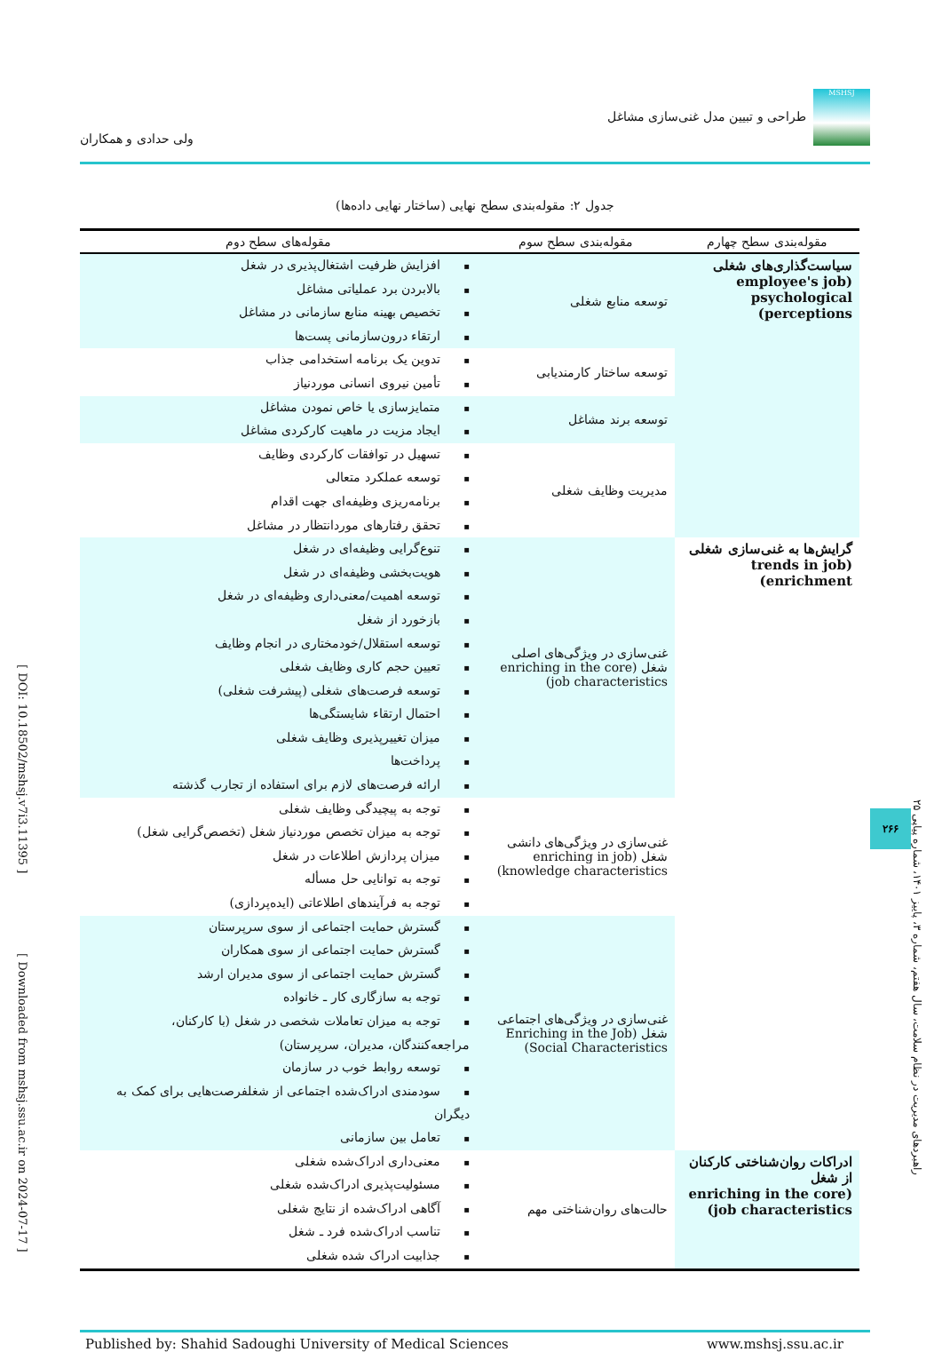[ DOI: 10.18502/mshsj.v7i3.11395 ] [ Downloaded from mshsj.ssu.ac.ir on 2024-07-17 ]
MSHSJ طراحی و تبیین مدل غنی‌سازی مشاغل
ولی حدادی و همکاران
جدول ۲: مقوله‌بندی سطح نهایی (ساختار نهایی داده‌ها)
| مقوله‌بندی سطح چهارم | مقوله‌بندی سطح سوم | مقوله‌های سطح دوم |
| --- | --- | --- |
| سیاست‌گذاری‌های شغلی (employee's job psychological perceptions) | توسعه منابع شغلی | ▪ افزایش ظرفیت اشتغال‌پذیری در شغل ▪ بالابردن برد عملیاتی مشاغل ▪ تخصیص بهینه منابع سازمانی در مشاغل ▪ ارتقاء درون‌سازمانی پست‌ها |
| | توسعه ساختار کارمندیابی | ▪ تدوین یک برنامه استخدامی جذاب ▪ تأمین نیروی انسانی موردنیاز |
| | توسعه برند مشاغل | ▪ متمایزسازی یا خاص نمودن مشاغل ▪ ایجاد مزیت در ماهیت کارکردی مشاغل |
| | مدیریت وظایف شغلی | ▪ تسهیل در توافقات کارکردی وظایف ▪ توسعه عملکرد متعالی ▪ برنامه‌ریزی وظیفه‌ای جهت اقدام ▪ تحقق رفتارهای موردانتظار در مشاغل |
| گرایش‌ها به غنی‌سازی شغلی (trends in job enrichment) | غنی‌سازی در ویژگی‌های اصلی شغل (enriching in the core job characteristics) | ▪ تنوع‌گرایی وظیفه‌ای در شغل ▪ هویت‌بخشی وظیفه‌ای در شغل ▪ توسعه اهمیت/معنی‌داری وظیفه‌ای در شغل ▪ بازخورد از شغل ▪ توسعه استقلال/خودمختاری در انجام وظایف ▪ تعیین حجم کاری وظایف شغلی ▪ توسعه فرصت‌های شغلی (پیشرفت شغلی) ▪ احتمال ارتقاء شایستگی‌ها ▪ میزان تغییرپذیری وظایف شغلی ▪ پرداخت‌ها ▪ ارائه فرصت‌های لازم برای استفاده از تجارب گذشته |
| | غنی‌سازی در ویژگی‌های دانشی شغل (enriching in job knowledge characteristics) | ▪ توجه به پیچیدگی وظایف شغلی ▪ توجه به میزان تخصص موردنیاز شغل (تخصص‌گرایی شغل) ▪ میزان پردازش اطلاعات در شغل ▪ توجه به توانایی حل مسأله ▪ توجه به فرآیندهای اطلاعاتی (ایده‌پردازی) |
| | غنی‌سازی در ویژگی‌های اجتماعی شغل (Enriching in the Job Social Characteristics) | ▪ گسترش حمایت اجتماعی از سوی سرپرستان ▪ گسترش حمایت اجتماعی از سوی همکاران ▪ گسترش حمایت اجتماعی از سوی مدیران ارشد ▪ توجه به سازگاری کار ـ خانواده ▪ توجه به میزان تعاملات شخصی در شغل (با کارکنان، مراجعه‌کنندگان، مدیران، سرپرستان) ▪ توسعه روابط خوب در سازمان ▪ سودمندی ادراک‌شده اجتماعی از شغلفرصت‌هایی برای کمک به دیگران ▪ تعامل بین سازمانی |
| ادراکات روان‌شناختی کارکنان از شغل (enriching in the core job characteristics) | حالت‌های روان‌شناختی مهم | ▪ معنی‌داری ادراک‌شده شغلی ▪ مسئولیت‌پذیری ادراک‌شده شغلی ▪ آگاهی ادراک‌شده از نتایج شغلی ▪ تناسب ادراک‌شده فرد ـ شغل ▪ جذابیت ادراک شده شغلی |
Published by: Shahid Sadoughi University of Medical Sciences www.mshsj.ssu.ac.ir
راهبردهای مدیریت در نظام سلامت، سال هفتم، شماره ۳، پاییز ۱۴۰۱، شماره پیاپی ۲۵
۲۶۶